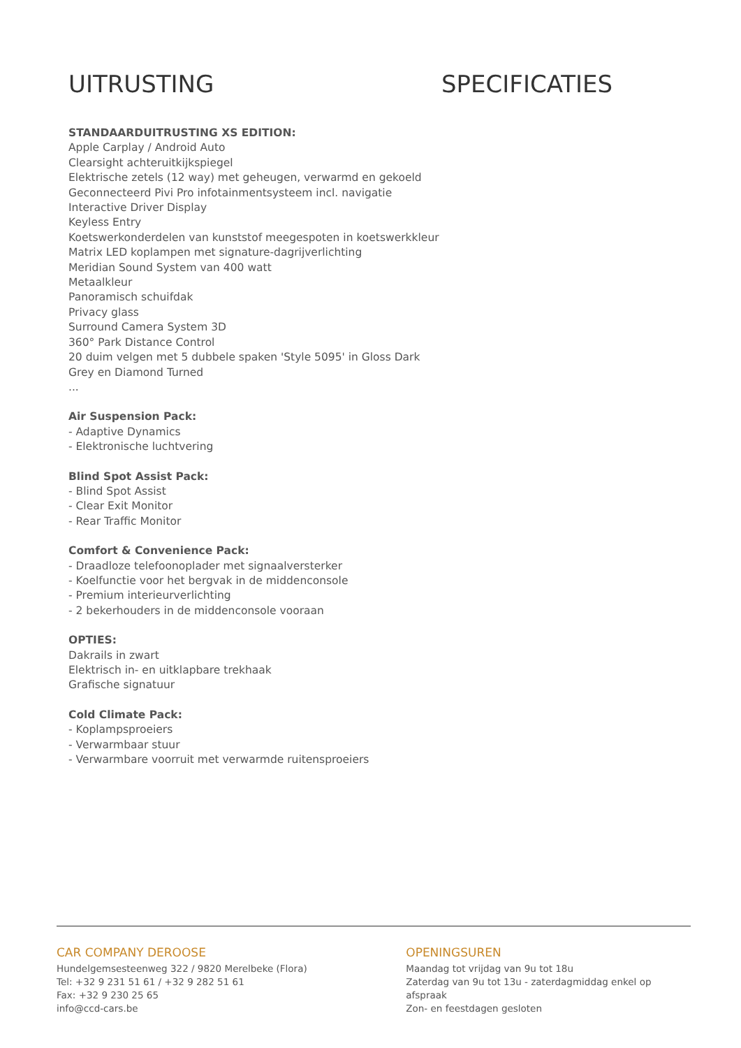UITRUSTING
STANDAARDUITRUSTING XS EDITION:
Apple Carplay / Android Auto
Clearsight achteruitkijkspiegel
Elektrische zetels (12 way) met geheugen, verwarmd en gekoeld
Geconnecteerd Pivi Pro infotainmentsysteem incl. navigatie
Interactive Driver Display
Keyless Entry
Koetswerkonderdelen van kunststof meegespoten in koetswerkkleur
Matrix LED koplampen met signature-dagrijverlichting
Meridian Sound System van 400 watt
Metaalkleur
Panoramisch schuifdak
Privacy glass
Surround Camera System 3D
360° Park Distance Control
20 duim velgen met 5 dubbele spaken 'Style 5095' in Gloss Dark Grey en Diamond Turned
...
Air Suspension Pack:
- Adaptive Dynamics
- Elektronische luchtvering
Blind Spot Assist Pack:
- Blind Spot Assist
- Clear Exit Monitor
- Rear Traffic Monitor
Comfort & Convenience Pack:
- Draadloze telefoonoplader met signaalversterker
- Koelfunctie voor het bergvak in de middenconsole
- Premium interieurverlichting
- 2 bekerhouders in de middenconsole vooraan
OPTIES:
Dakrails in zwart
Elektrisch in- en uitklapbare trekhaak
Grafische signatuur
Cold Climate Pack:
- Koplampsproeiers
- Verwarmbaar stuur
- Verwarmbare voorruit met verwarmde ruitensproeiers
SPECIFICATIES
CAR COMPANY DEROOSE
Hundelgemsesteenweg 322 / 9820 Merelbeke (Flora)
Tel: +32 9 231 51 61 / +32 9 282 51 61
Fax: +32 9 230 25 65
info@ccd-cars.be
OPENINGSUREN
Maandag tot vrijdag van 9u tot 18u
Zaterdag van 9u tot 13u - zaterdagmiddag enkel op afspraak
Zon- en feestdagen gesloten